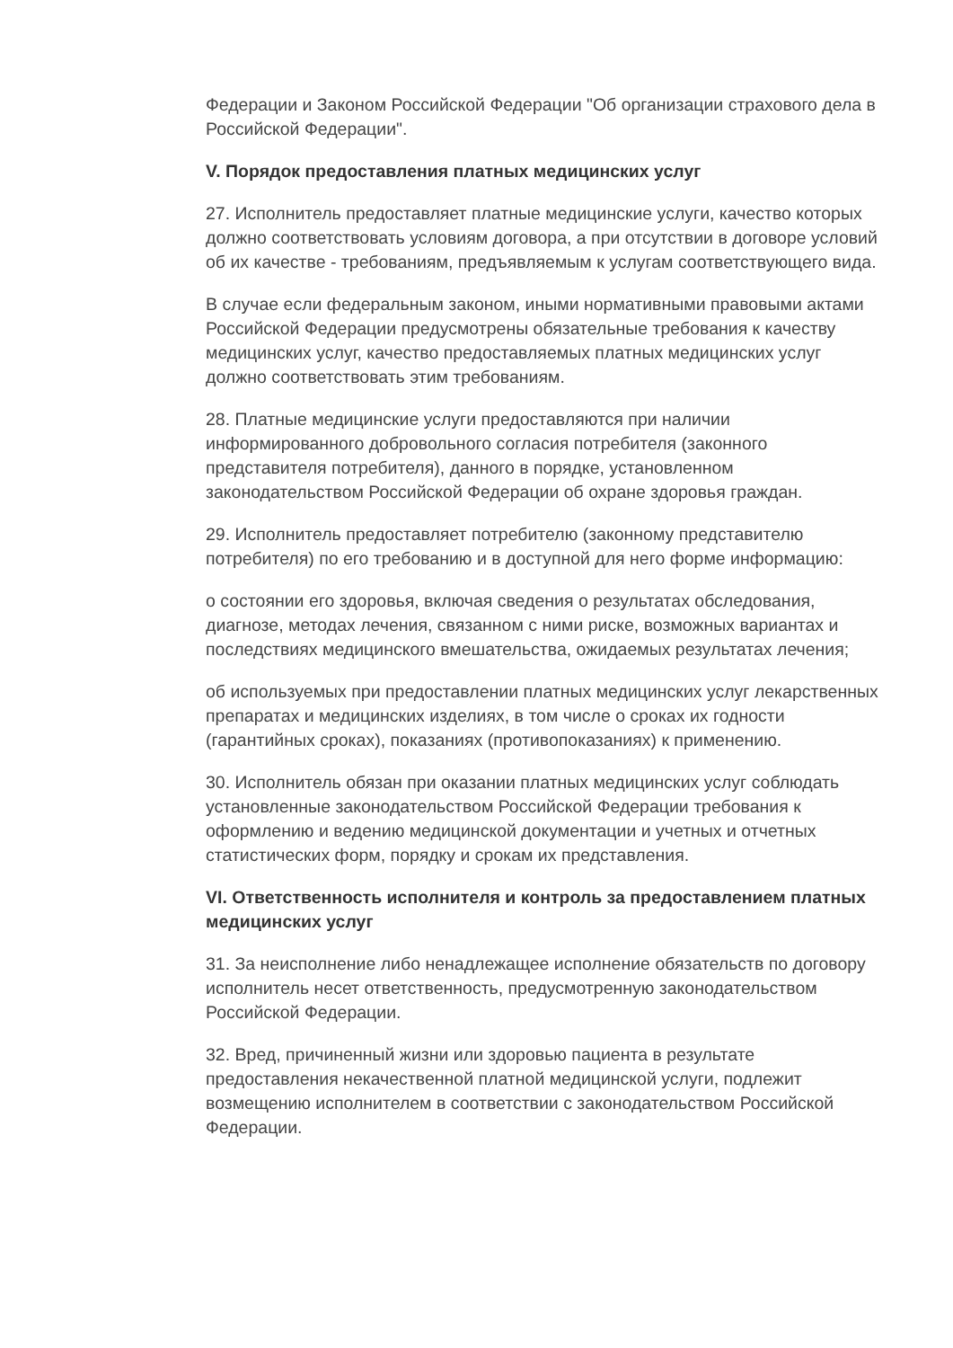Федерации и Законом Российской Федерации "Об организации страхового дела в Российской Федерации".
V. Порядок предоставления платных медицинских услуг
27. Исполнитель предоставляет платные медицинские услуги, качество которых должно соответствовать условиям договора, а при отсутствии в договоре условий об их качестве - требованиям, предъявляемым к услугам соответствующего вида.
В случае если федеральным законом, иными нормативными правовыми актами Российской Федерации предусмотрены обязательные требования к качеству медицинских услуг, качество предоставляемых платных медицинских услуг должно соответствовать этим требованиям.
28. Платные медицинские услуги предоставляются при наличии информированного добровольного согласия потребителя (законного представителя потребителя), данного в порядке, установленном законодательством Российской Федерации об охране здоровья граждан.
29. Исполнитель предоставляет потребителю (законному представителю потребителя) по его требованию и в доступной для него форме информацию:
о состоянии его здоровья, включая сведения о результатах обследования, диагнозе, методах лечения, связанном с ними риске, возможных вариантах и последствиях медицинского вмешательства, ожидаемых результатах лечения;
об используемых при предоставлении платных медицинских услуг лекарственных препаратах и медицинских изделиях, в том числе о сроках их годности (гарантийных сроках), показаниях (противопоказаниях) к применению.
30. Исполнитель обязан при оказании платных медицинских услуг соблюдать установленные законодательством Российской Федерации требования к оформлению и ведению медицинской документации и учетных и отчетных статистических форм, порядку и срокам их представления.
VI. Ответственность исполнителя и контроль за предоставлением платных медицинских услуг
31. За неисполнение либо ненадлежащее исполнение обязательств по договору исполнитель несет ответственность, предусмотренную законодательством Российской Федерации.
32. Вред, причиненный жизни или здоровью пациента в результате предоставления некачественной платной медицинской услуги, подлежит возмещению исполнителем в соответствии с законодательством Российской Федерации.